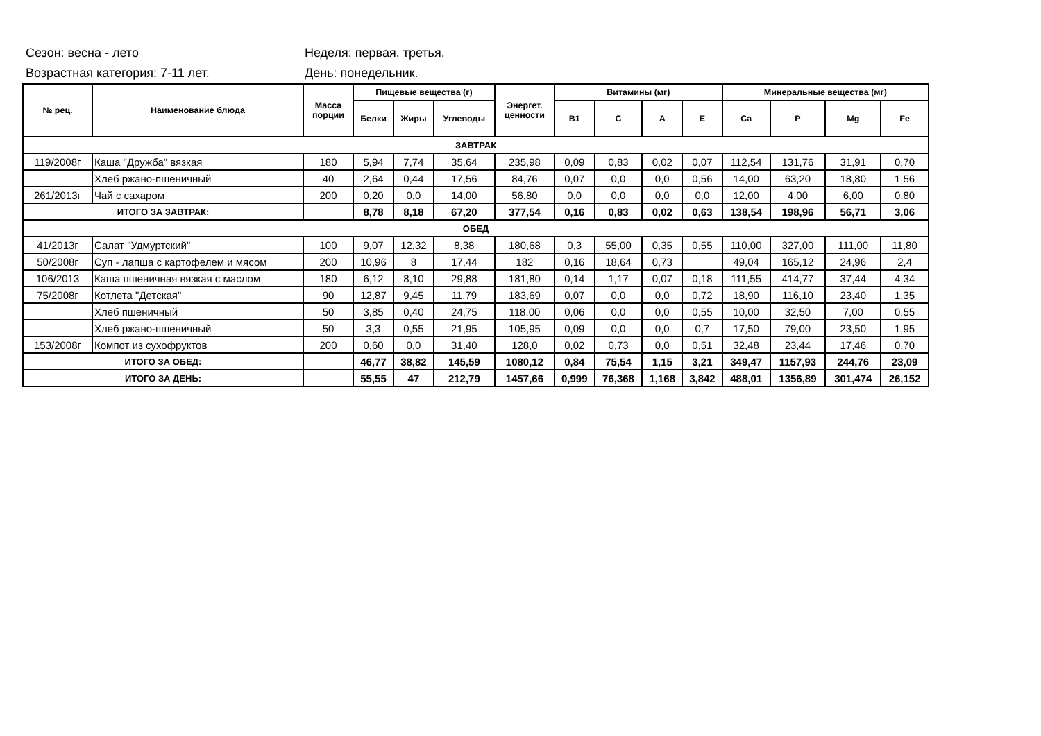Сезон: весна - лето Неделя: первая, третья.
Возрастная категория: 7-11 лет. День: понедельник.
| № рец. | Наименование блюда | Масса порции | Пищевые вещества (г) | | | Энергет. ценности | Витамины (мг) | | | | Минеральные вещества (мг) | | | |
| --- | --- | --- | --- | --- | --- | --- | --- | --- | --- | --- | --- | --- | --- | --- |
| | | | Белки | Жиры | Углеводы | | B1 | C | A | E | Ca | P | Mg | Fe |
| ЗАВТРАК | | | | | | | | | | | | | | |
| 119/2008г | Каша "Дружба" вязкая | 180 | 5,94 | 7,74 | 35,64 | 235,98 | 0,09 | 0,83 | 0,02 | 0,07 | 112,54 | 131,76 | 31,91 | 0,70 |
| | Хлеб ржано-пшеничный | 40 | 2,64 | 0,44 | 17,56 | 84,76 | 0,07 | 0,0 | 0,0 | 0,56 | 14,00 | 63,20 | 18,80 | 1,56 |
| 261/2013г | Чай с сахаром | 200 | 0,20 | 0,0 | 14,00 | 56,80 | 0,0 | 0,0 | 0,0 | 0,0 | 12,00 | 4,00 | 6,00 | 0,80 |
| ИТОГО ЗА ЗАВТРАК: | | | 8,78 | 8,18 | 67,20 | 377,54 | 0,16 | 0,83 | 0,02 | 0,63 | 138,54 | 198,96 | 56,71 | 3,06 |
| ОБЕД | | | | | | | | | | | | | | |
| 41/2013г | Салат "Удмуртский" | 100 | 9,07 | 12,32 | 8,38 | 180,68 | 0,3 | 55,00 | 0,35 | 0,55 | 110,00 | 327,00 | 111,00 | 11,80 |
| 50/2008г | Суп - лапша с картофелем и мясом | 200 | 10,96 | 8 | 17,44 | 182 | 0,16 | 18,64 | 0,73 | | 49,04 | 165,12 | 24,96 | 2,4 |
| 106/2013 | Каша пшеничная вязкая с маслом | 180 | 6,12 | 8,10 | 29,88 | 181,80 | 0,14 | 1,17 | 0,07 | 0,18 | 111,55 | 414,77 | 37,44 | 4,34 |
| 75/2008г | Котлета "Детская" | 90 | 12,87 | 9,45 | 11,79 | 183,69 | 0,07 | 0,0 | 0,0 | 0,72 | 18,90 | 116,10 | 23,40 | 1,35 |
| | Хлеб пшеничный | 50 | 3,85 | 0,40 | 24,75 | 118,00 | 0,06 | 0,0 | 0,0 | 0,55 | 10,00 | 32,50 | 7,00 | 0,55 |
| | Хлеб ржано-пшеничный | 50 | 3,3 | 0,55 | 21,95 | 105,95 | 0,09 | 0,0 | 0,0 | 0,7 | 17,50 | 79,00 | 23,50 | 1,95 |
| 153/2008г | Компот из сухофруктов | 200 | 0,60 | 0,0 | 31,40 | 128,0 | 0,02 | 0,73 | 0,0 | 0,51 | 32,48 | 23,44 | 17,46 | 0,70 |
| ИТОГО ЗА ОБЕД: | | | 46,77 | 38,82 | 145,59 | 1080,12 | 0,84 | 75,54 | 1,15 | 3,21 | 349,47 | 1157,93 | 244,76 | 23,09 |
| ИТОГО ЗА ДЕНЬ: | | | 55,55 | 47 | 212,79 | 1457,66 | 0,999 | 76,368 | 1,168 | 3,842 | 488,01 | 1356,89 | 301,474 | 26,152 |